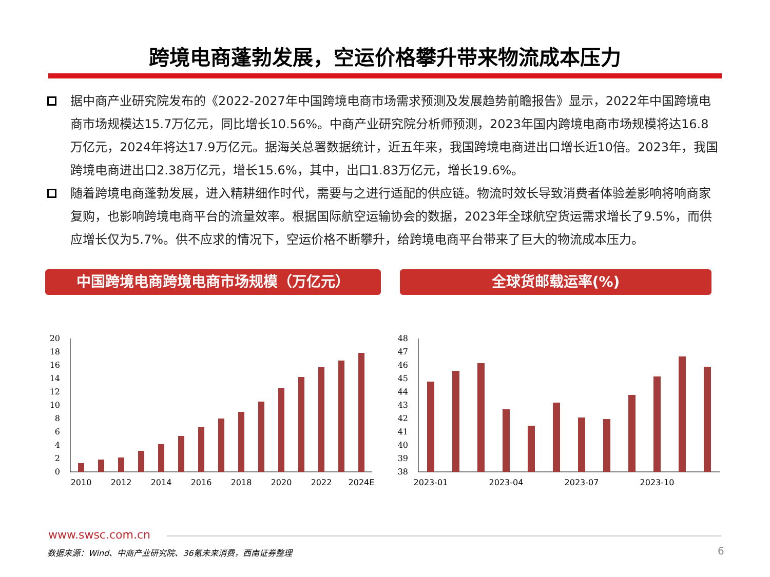跨境电商蓬勃发展，空运价格攀升带来物流成本压力
据中商产业研究院发布的《2022-2027年中国跨境电商市场需求预测及发展趋势前瞻报告》显示，2022年中国跨境电商市场规模达15.7万亿元，同比增长10.56%。中商产业研究院分析师预测，2023年国内跨境电商市场规模将达16.8万亿元，2024年将达17.9万亿元。据海关总署数据统计，近五年来，我国跨境电商进出口增长近10倍。2023年，我国跨境电商进出口2.38万亿元，增长15.6%，其中，出口1.83万亿元，增长19.6%。
随着跨境电商蓬勃发展，进入精耕细作时代，需要与之进行适配的供应链。物流时效长导致消费者体验差影响将响商家复购，也影响跨境电商平台的流量效率。根据国际航空运输协会的数据，2023年全球航空货运需求增长了9.5%，而供应增长仅为5.7%。供不应求的情况下，空运价格不断攀升，给跨境电商平台带来了巨大的物流成本压力。
中国跨境电商跨境电商市场规模（万亿元） 全球货邮载运率(%)
0
2
4
6
8
10
12
14
16
18
20
2010
2012
2014
2016
2018
2020
2022
2024E
38
39
40
41
42
43
44
45
46
47
48
2023-01
2023-04
2023-07
2023-10
www.swsc.com.cn
数据来源：Wind、中商产业研究院、36氪未来消费，西南证券整理
6